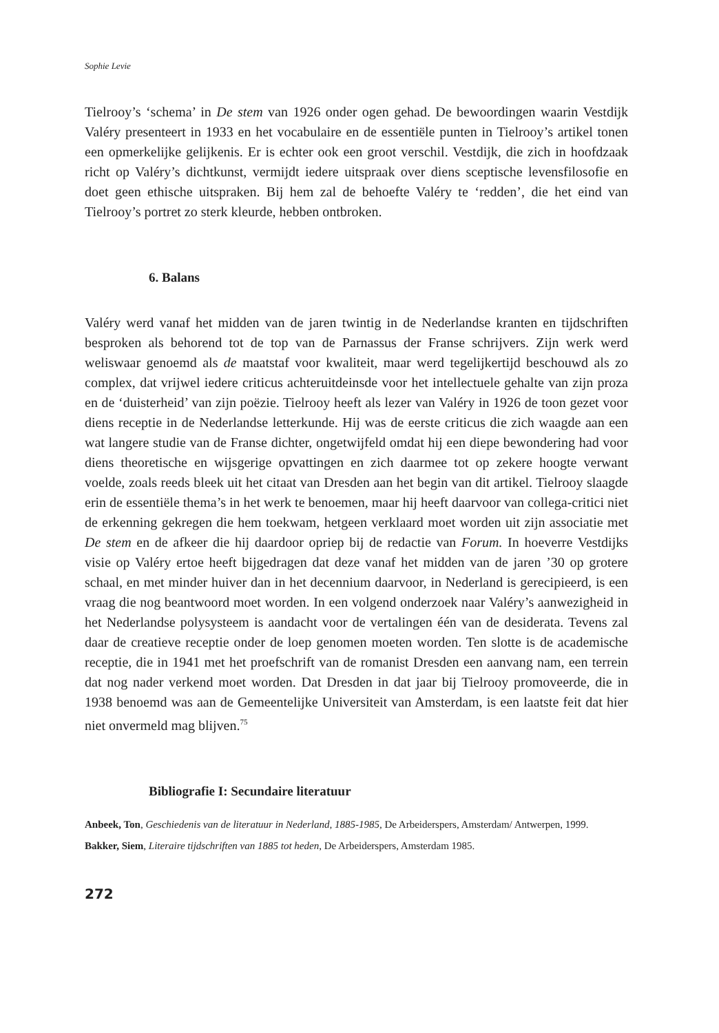Sophie Levie
Tielrooy’s ‘schema’ in De stem van 1926 onder ogen gehad. De bewoordingen waarin Vestdijk Valéry presenteert in 1933 en het vocabulaire en de essentiële punten in Tielrooy’s artikel tonen een opmerkelijke gelijkenis. Er is echter ook een groot verschil. Vestdijk, die zich in hoofdzaak richt op Valéry’s dichtkunst, vermijdt iedere uitspraak over diens sceptische levensfilosofie en doet geen ethische uitspraken. Bij hem zal de behoefte Valéry te ‘redden’, die het eind van Tielrooy’s portret zo sterk kleurde, hebben ontbroken.
6. Balans
Valéry werd vanaf het midden van de jaren twintig in de Nederlandse kranten en tijdschriften besproken als behorend tot de top van de Parnassus der Franse schrijvers. Zijn werk werd weliswaar genoemd als de maatstaf voor kwaliteit, maar werd tegelijkertijd beschouwd als zo complex, dat vrijwel iedere criticus achteruitdeinsde voor het intellectuele gehalte van zijn proza en de ‘duisterheid’ van zijn poëzie. Tielrooy heeft als lezer van Valéry in 1926 de toon gezet voor diens receptie in de Nederlandse letterkunde. Hij was de eerste criticus die zich waagde aan een wat langere studie van de Franse dichter, ongetwijfeld omdat hij een diepe bewondering had voor diens theoretische en wijsgerige opvattingen en zich daarmee tot op zekere hoogte verwant voelde, zoals reeds bleek uit het citaat van Dresden aan het begin van dit artikel. Tielrooy slaagde erin de essentiële thema’s in het werk te benoemen, maar hij heeft daarvoor van collega-critici niet de erkenning gekregen die hem toekwam, hetgeen verklaard moet worden uit zijn associatie met De stem en de afkeer die hij daardoor opriep bij de redactie van Forum. In hoeverre Vestdijks visie op Valéry ertoe heeft bijgedragen dat deze vanaf het midden van de jaren ’30 op grotere schaal, en met minder huiver dan in het decennium daarvoor, in Nederland is gerecipieerd, is een vraag die nog beantwoord moet worden. In een volgend onderzoek naar Valéry’s aanwezigheid in het Nederlandse polysysteem is aandacht voor de vertalingen één van de desiderata. Tevens zal daar de creatieve receptie onder de loep genomen moeten worden. Ten slotte is de academische receptie, die in 1941 met het proefschrift van de romanist Dresden een aanvang nam, een terrein dat nog nader verkend moet worden. Dat Dresden in dat jaar bij Tielrooy promoveerde, die in 1938 benoemd was aan de Gemeentelijke Universiteit van Amsterdam, is een laatste feit dat hier niet onvermeld mag blijven.<sup>75</sup>
Bibliografie I: Secundaire literatuur
Anbeek, Ton, Geschiedenis van de literatuur in Nederland, 1885-1985, De Arbeiderspers, Amsterdam/ Antwerpen, 1999.
Bakker, Siem, Literaire tijdschriften van 1885 tot heden, De Arbeiderspers, Amsterdam 1985.
272